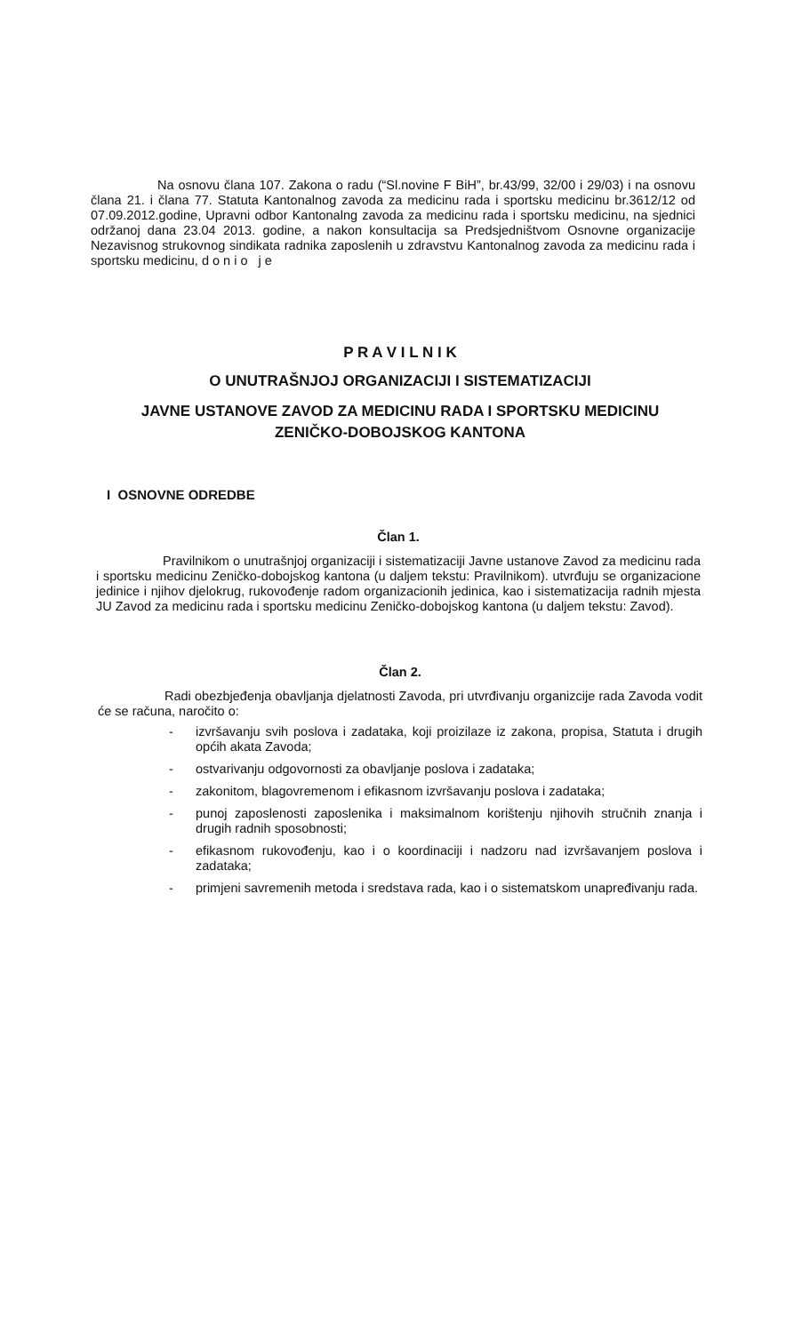Na osnovu člana 107. Zakona o radu (“Sl.novine F BiH”, br.43/99, 32/00 i 29/03) i na osnovu člana 21. i člana 77. Statuta Kantonalnog zavoda za medicinu rada i sportsku medicinu br.3612/12 od 07.09.2012.godine, Upravni odbor Kantonalng zavoda za medicinu rada i sportsku medicinu, na sjednici održanoj dana 23.04 2013. godine, a nakon konsultacija sa Predsjedništvom Osnovne organizacije Nezavisnog strukovnog sindikata radnika zaposlenih u zdravstvu Kantonalnog zavoda za medicinu rada i sportsku medicinu, d o n i o j e
P R A V I L N I K
O UNUTRAŠNJOJ ORGANIZACIJI I SISTEMATIZACIJI
JAVNE USTANOVE ZAVOD ZA MEDICINU RADA I SPORTSKU MEDICINU ZENIČKO-DOBOJSKOG KANTONA
I OSNOVNE ODREDBE
Član 1.
Pravilnikom o unutrašnjoj organizaciji i sistematizaciji Javne ustanove Zavod za medicinu rada i sportsku medicinu Zeničko-dobojskog kantona (u daljem tekstu: Pravilnikom). utvrđuju se organizacione jedinice i njihov djelokrug, rukovođenje radom organizacionih jedinica, kao i sistematizacija radnih mjesta JU Zavod za medicinu rada i sportsku medicinu Zeničko-dobojskog kantona (u daljem tekstu: Zavod).
Član 2.
Radi obezbjeđenja obavljanja djelatnosti Zavoda, pri utvrđivanju organizcije rada Zavoda vodit će se računa, naročito o:
- izvršavanju svih poslova i zadataka, koji proizilaze iz zakona, propisa, Statuta i drugih općih akata Zavoda;
- ostvarivanju odgovornosti za obavljanje poslova i zadataka;
- zakonitom, blagovremenom i efikasnom izvršavanju poslova i zadataka;
- punoj zaposlenosti zaposlenika i maksimalnom korištenju njihovih stručnih znanja i drugih radnih sposobnosti;
- efikasnom rukovođenju, kao i o koordinaciji i nadzoru nad izvršavanjem poslova i zadataka;
- primjeni savremenih metoda i sredstava rada, kao i o sistematskom unapređivanju rada.